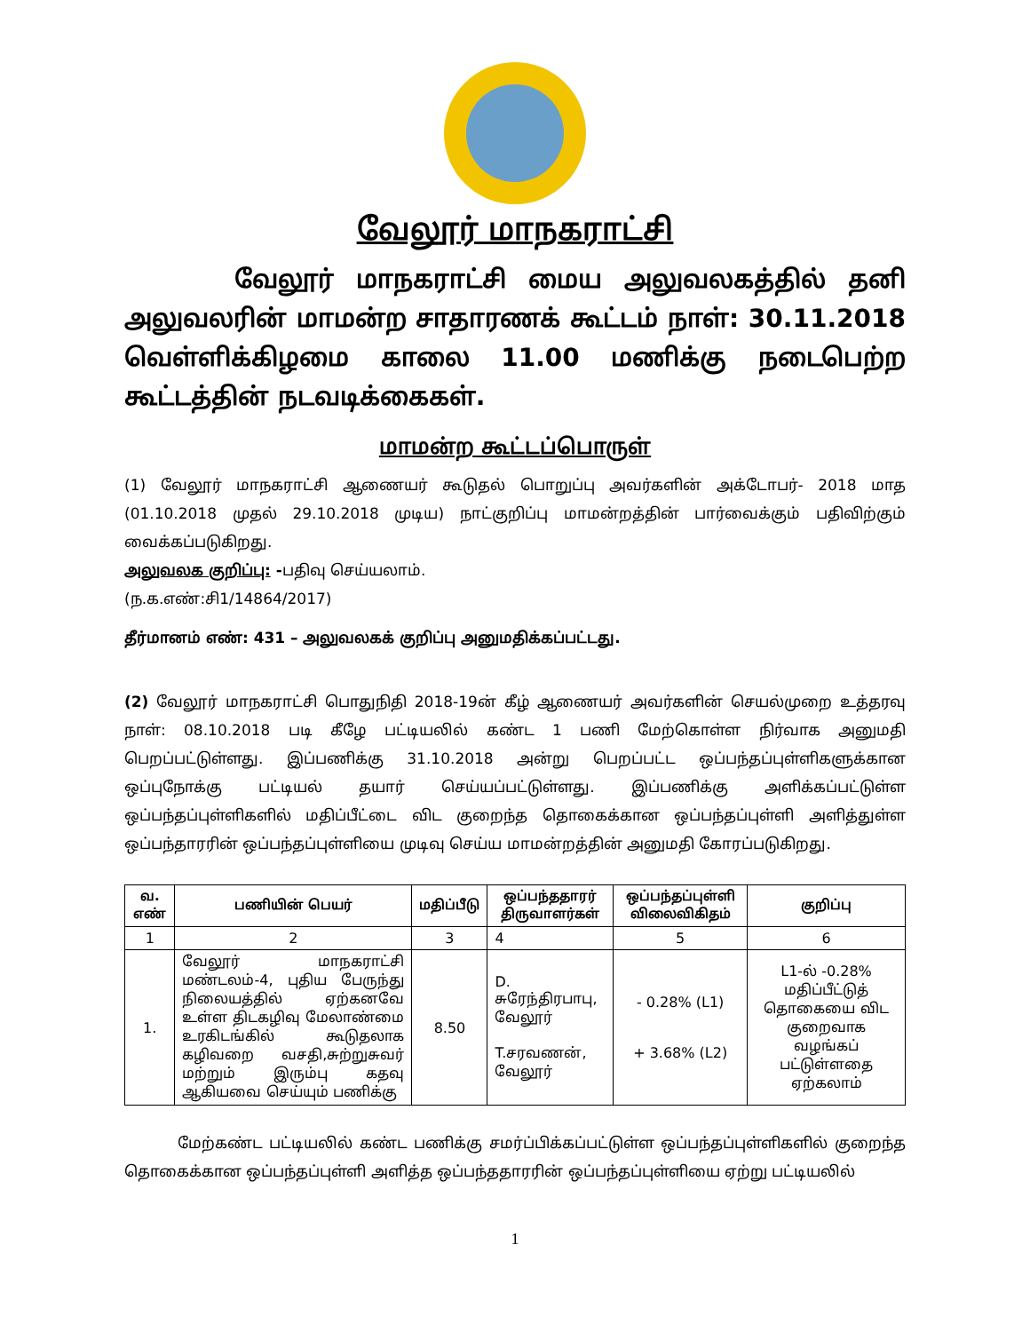வேலூர் மாநகராட்சி
வேலூர் மாநகராட்சி மைய அலுவலகத்தில் தனி அலுவலரின் மாமன்ற சாதாரணக் கூட்டம் நாள்: 30.11.2018 வெள்ளிக்கிழமை காலை 11.00 மணிக்கு நடைபெற்ற கூட்டத்தின் நடவடிக்கைகள்.
மாமன்ற கூட்டப்பொருள்
(1) வேலூர் மாநகராட்சி ஆணையர் கூடுதல் பொறுப்பு அவர்களின் அக்டோபர்- 2018 மாத (01.10.2018 முதல் 29.10.2018 முடிய) நாட்குறிப்பு மாமன்றத்தின் பார்வைக்கும் பதிவிற்கும் வைக்கப்படுகிறது.
அலுவலக குறிப்பு: -பதிவு செய்யலாம்.
(ந.க.எண்:சி1/14864/2017)
தீர்மானம் எண்: 431 – அலுவலகக் குறிப்பு அனுமதிக்கப்பட்டது.
(2) வேலூர் மாநகராட்சி பொதுநிதி 2018-19ன் கீழ் ஆணையர் அவர்களின் செயல்முறை உத்தரவு நாள்: 08.10.2018 படி கீழே பட்டியலில் கண்ட 1 பணி மேற்கொள்ள நிர்வாக அனுமதி பெறப்பட்டுள்ளது. இப்பணிக்கு 31.10.2018 அன்று பெறப்பட்ட ஒப்பந்தப்புள்ளிகளுக்கான ஒப்புநோக்கு பட்டியல் தயார் செய்யப்பட்டுள்ளது. இப்பணிக்கு அளிக்கப்பட்டுள்ள ஒப்பந்தப்புள்ளிகளில் மதிப்பீட்டை விட குறைந்த தொகைக்கான ஒப்பந்தப்புள்ளி அளித்துள்ள ஒப்பந்தாரரின் ஒப்பந்தப்புள்ளியை முடிவு செய்ய மாமன்றத்தின் அனுமதி கோரப்படுகிறது.
| வ. எண் | பணியின் பெயர் | மதிப்பீடு | ஒப்பந்ததாரர் திருவாளர்கள் | ஒப்பந்தப்புள்ளி விலைவிகிதம் | குறிப்பு |
| --- | --- | --- | --- | --- | --- |
| 1 | 2 | 3 | 4 | 5 | 6 |
| 1. | வேலூர் மாநகராட்சி மண்டலம்-4, புதிய பேருந்து நிலையத்தில் ஏற்கனவே உள்ள திடகழிவு மேலாண்மை உரகிடங்கில் கூடுதலாக கழிவறை வசதி,சுற்றுசுவர் மற்றும் இரும்பு கதவு ஆகியவை செய்யும் பணிக்கு | 8.50 | D. சுரேந்திரபாபு, வேலூர் T.சரவணன், வேலூர் | - 0.28% (L1) + 3.68% (L2) | L1-ல் -0.28% மதிப்பீட்டுத் தொகையை விட குறைவாக வழங்கப் பட்டுள்ளதை ஏற்கலாம் |
மேற்கண்ட பட்டியலில் கண்ட பணிக்கு சமர்ப்பிக்கப்பட்டுள்ள ஒப்பந்தப்புள்ளிகளில் குறைந்த தொகைக்கான ஒப்பந்தப்புள்ளி அளித்த ஒப்பந்ததாரரின் ஒப்பந்தப்புள்ளியை ஏற்று பட்டியலில்
1